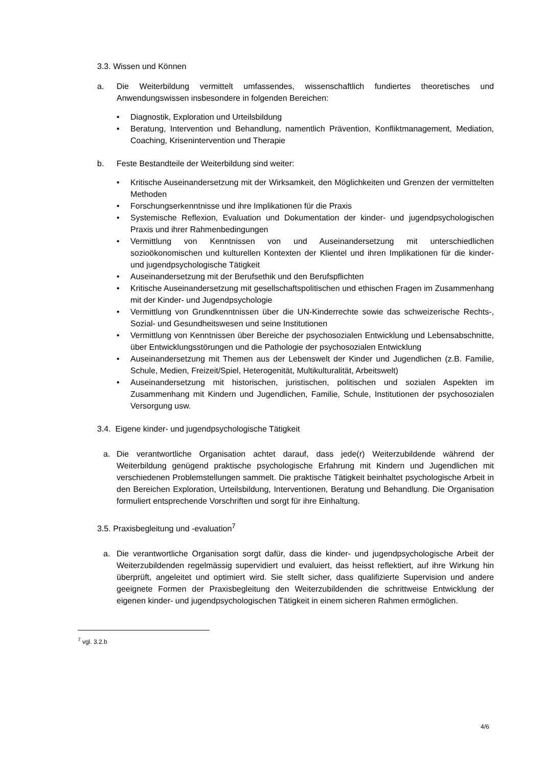3.3. Wissen und Können
a. Die Weiterbildung vermittelt umfassendes, wissenschaftlich fundiertes theoretisches und Anwendungswissen insbesondere in folgenden Bereichen:
• Diagnostik, Exploration und Urteilsbildung
• Beratung, Intervention und Behandlung, namentlich Prävention, Konfliktmanagement, Mediation, Coaching, Krisenintervention und Therapie
b. Feste Bestandteile der Weiterbildung sind weiter:
• Kritische Auseinandersetzung mit der Wirksamkeit, den Möglichkeiten und Grenzen der vermittelten Methoden
• Forschungserkenntnisse und ihre Implikationen für die Praxis
• Systemische Reflexion, Evaluation und Dokumentation der kinder- und jugendpsychologischen Praxis und ihrer Rahmenbedingungen
• Vermittlung von Kenntnissen von und Auseinandersetzung mit unterschiedlichen sozioökonomischen und kulturellen Kontexten der Klientel und ihren Implikationen für die kinder- und jugendpsychologische Tätigkeit
• Auseinandersetzung mit der Berufsethik und den Berufspflichten
• Kritische Auseinandersetzung mit gesellschaftspolitischen und ethischen Fragen im Zusammenhang mit der Kinder- und Jugendpsychologie
• Vermittlung von Grundkenntnissen über die UN-Kinderrechte sowie das schweizerische Rechts-, Sozial- und Gesundheitswesen und seine Institutionen
• Vermittlung von Kenntnissen über Bereiche der psychosozialen Entwicklung und Lebensabschnitte, über Entwicklungsstörungen und die Pathologie der psychosozialen Entwicklung
• Auseinandersetzung mit Themen aus der Lebenswelt der Kinder und Jugendlichen (z.B. Familie, Schule, Medien, Freizeit/Spiel, Heterogenität, Multikulturalität, Arbeitswelt)
• Auseinandersetzung mit historischen, juristischen, politischen und sozialen Aspekten im Zusammenhang mit Kindern und Jugendlichen, Familie, Schule, Institutionen der psychosozialen Versorgung usw.
3.4. Eigene kinder- und jugendpsychologische Tätigkeit
a. Die verantwortliche Organisation achtet darauf, dass jede(r) Weiterzubildende während der Weiterbildung genügend praktische psychologische Erfahrung mit Kindern und Jugendlichen mit verschiedenen Problemstellungen sammelt. Die praktische Tätigkeit beinhaltet psychologische Arbeit in den Bereichen Exploration, Urteilsbildung, Interventionen, Beratung und Behandlung. Die Organisation formuliert entsprechende Vorschriften und sorgt für ihre Einhaltung.
3.5. Praxisbegleitung und -evaluation<sup>7</sup>
a. Die verantwortliche Organisation sorgt dafür, dass die kinder- und jugendpsychologische Arbeit der Weiterzubildenden regelmässig supervidiert und evaluiert, das heisst reflektiert, auf ihre Wirkung hin überprüft, angeleitet und optimiert wird. Sie stellt sicher, dass qualifizierte Supervision und andere geeignete Formen der Praxisbegleitung den Weiterzubildenden die schrittweise Entwicklung der eigenen kinder- und jugendpsychologischen Tätigkeit in einem sicheren Rahmen ermöglichen.
<sup>7</sup> vgl. 3.2.b
4/6